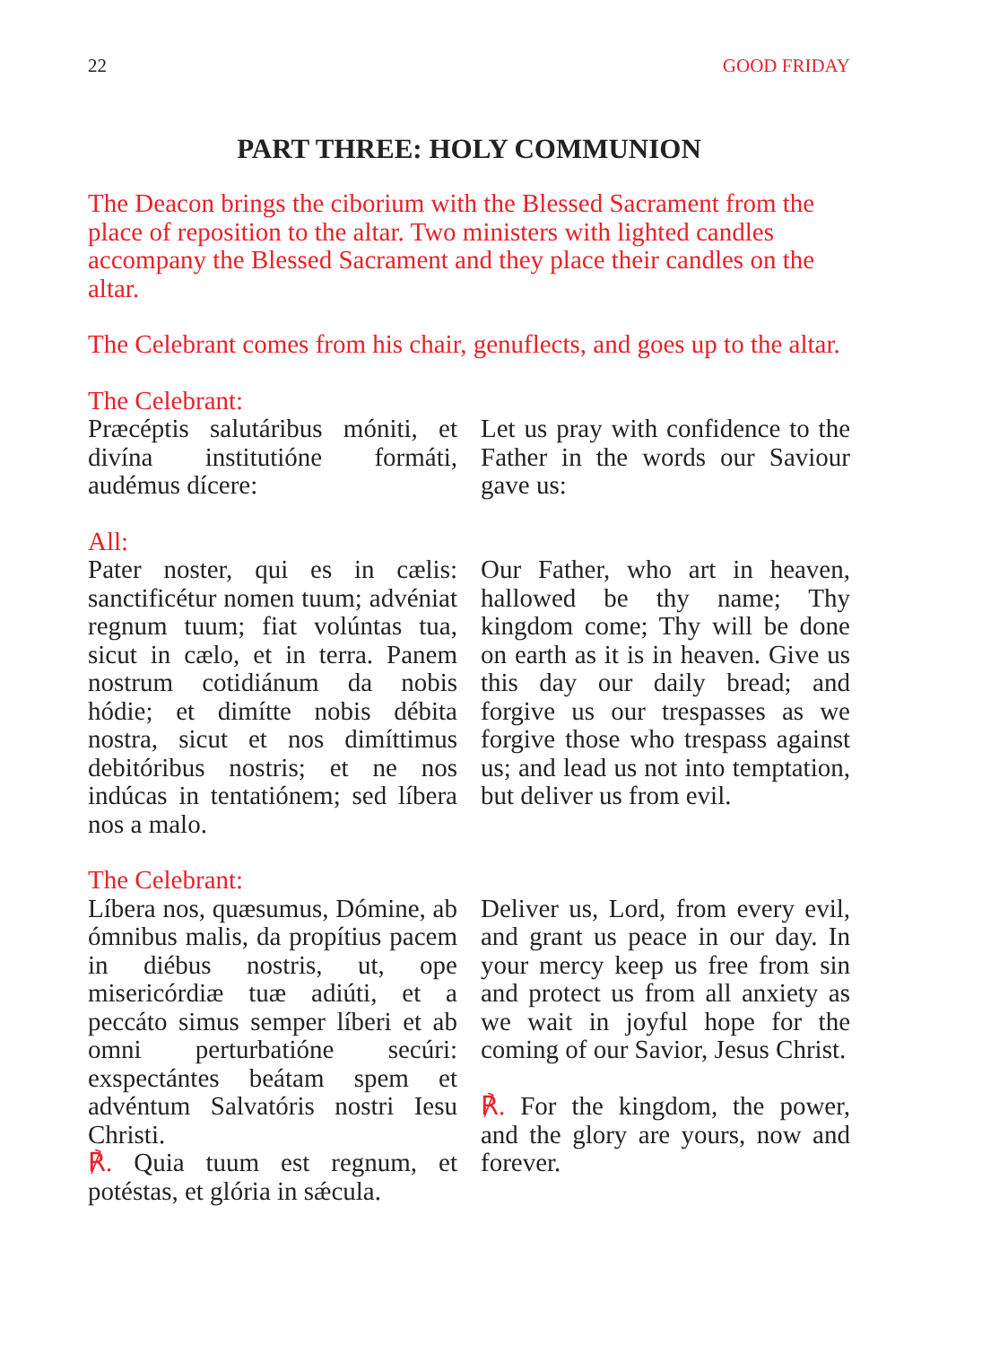22 GOOD FRIDAY
PART THREE: HOLY COMMUNION
The Deacon brings the ciborium with the Blessed Sacrament from the place of reposition to the altar. Two ministers with lighted candles accompany the Blessed Sacrament and they place their candles on the altar.
The Celebrant comes from his chair, genuflects, and goes up to the altar.
The Celebrant:
Præcéptis salutáribus móniti, et divína institutióne formáti, audémus dícere:
Let us pray with confidence to the Father in the words our Saviour gave us:
All:
Pater noster, qui es in cælis: sanctificétur nomen tuum; advéniat regnum tuum; fiat volúntas tua, sicut in cælo, et in terra. Panem nostrum cotidiánum da nobis hódie; et dimítte nobis débita nostra, sicut et nos dimíttimus debitóribus nostris; et ne nos indúcas in tentatiónem; sed líbera nos a malo.
Our Father, who art in heaven, hallowed be thy name; Thy kingdom come; Thy will be done on earth as it is in heaven. Give us this day our daily bread; and forgive us our trespasses as we forgive those who trespass against us; and lead us not into temptation, but deliver us from evil.
The Celebrant:
Líbera nos, quæsumus, Dómine, ab ómnibus malis, da propítius pacem in diébus nostris, ut, ope misericórdiæ tuæ adiúti, et a peccáto simus semper líberi et ab omni perturbatióne secúri: exspectántes beátam spem et advéntum Salvatóris nostri Iesu Christi.
℟. Quia tuum est regnum, et potéstas, et glória in sǽcula.
Deliver us, Lord, from every evil, and grant us peace in our day. In your mercy keep us free from sin and protect us from all anxiety as we wait in joyful hope for the coming of our Savior, Jesus Christ.
℟. For the kingdom, the power, and the glory are yours, now and forever.